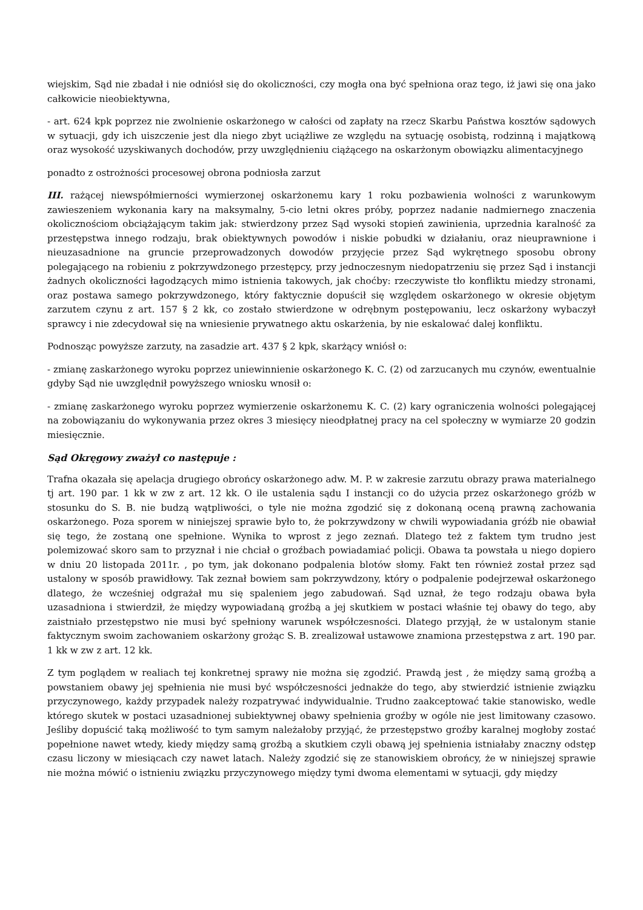wiejskim, Sąd nie zbadał i nie odniósł się do okoliczności, czy mogła ona być spełniona oraz tego, iż jawi się ona jako całkowicie nieobiektywna,
- art. 624 kpk poprzez nie zwolnienie oskarżonego w całości od zapłaty na rzecz Skarbu Państwa kosztów sądowych w sytuacji, gdy ich uiszczenie jest dla niego zbyt uciążliwe ze względu na sytuację osobistą, rodzinną i majątkową oraz wysokość uzyskiwanych dochodów, przy uwzględnieniu ciążącego na oskarżonym obowiązku alimentacyjnego
ponadto z ostrożności procesowej obrona podniosła zarzut
III. rażącej niewspółmierności wymierzonej oskarżonemu kary 1 roku pozbawienia wolności z warunkowym zawieszeniem wykonania kary na maksymalny, 5-cio letni okres próby, poprzez nadanie nadmiernego znaczenia okolicznościom obciążającym takim jak: stwierdzony przez Sąd wysoki stopień zawinienia, uprzednia karalność za przestępstwa innego rodzaju, brak obiektywnych powodów i niskie pobudki w działaniu, oraz nieuprawnione i nieuzasadnione na gruncie przeprowadzonych dowodów przyjęcie przez Sąd wykrętnego sposobu obrony polegającego na robieniu z pokrzywdzonego przestępcy, przy jednoczesnym niedopatrzeniu się przez Sąd i instancji żadnych okoliczności łagodzących mimo istnienia takowych, jak choćby: rzeczywiste tło konfliktu miedzy stronami, oraz postawa samego pokrzywdzonego, który faktycznie dopuścił się względem oskarżonego w okresie objętym zarzutem czynu z art. 157 § 2 kk, co zostało stwierdzone w odrębnym postępowaniu, lecz oskarżony wybaczył sprawcy i nie zdecydował się na wniesienie prywatnego aktu oskarżenia, by nie eskalować dalej konfliktu.
Podnosząc powyższe zarzuty, na zasadzie art. 437 § 2 kpk, skarżący wniósł o:
- zmianę zaskarżonego wyroku poprzez uniewinnienie oskarżonego K. C. (2) od zarzucanych mu czynów, ewentualnie gdyby Sąd nie uwzględnił powyższego wniosku wnosił o:
- zmianę zaskarżonego wyroku poprzez wymierzenie oskarżonemu K. C. (2) kary ograniczenia wolności polegającej na zobowiązaniu do wykonywania przez okres 3 miesięcy nieodpłatnej pracy na cel społeczny w wymiarze 20 godzin miesięcznie.
Sąd Okręgowy zważył co następuje :
Trafna okazała się apelacja drugiego obrońcy oskarżonego adw. M. P. w zakresie zarzutu obrazy prawa materialnego tj art. 190 par. 1 kk w zw z art. 12 kk. O ile ustalenia sądu I instancji co do użycia przez oskarżonego gróźb w stosunku do S. B. nie budzą wątpliwości, o tyle nie można zgodzić się z dokonaną oceną prawną zachowania oskarżonego. Poza sporem w niniejszej sprawie było to, że pokrzywdzony w chwili wypowiadania gróźb nie obawiał się tego, że zostaną one spełnione. Wynika to wprost z jego zeznań. Dlatego też z faktem tym trudno jest polemizować skoro sam to przyznał i nie chciał o groźbach powiadamiać policji. Obawa ta powstała u niego dopiero w dniu 20 listopada 2011r. , po tym, jak dokonano podpalenia blotów słomy. Fakt ten również został przez sąd ustalony w sposób prawidłowy. Tak zeznał bowiem sam pokrzywdzony, który o podpalenie podejrzewał oskarżonego dlatego, że wcześniej odgrażał mu się spaleniem jego zabudowań. Sąd uznał, że tego rodzaju obawa była uzasadniona i stwierdził, że między wypowiadaną groźbą a jej skutkiem w postaci właśnie tej obawy do tego, aby zaistniało przestępstwo nie musi być spełniony warunek współczesności. Dlatego przyjął, że w ustalonym stanie faktycznym swoim zachowaniem oskarżony grożąc S. B. zrealizował ustawowe znamiona przestępstwa z art. 190 par. 1 kk w zw z art. 12 kk.
Z tym poglądem w realiach tej konkretnej sprawy nie można się zgodzić. Prawdą jest , że między samą groźbą a powstaniem obawy jej spełnienia nie musi być współczesności jednakże do tego, aby stwierdzić istnienie związku przyczynowego, każdy przypadek należy rozpatrywać indywidualnie. Trudno zaakceptować takie stanowisko, wedle którego skutek w postaci uzasadnionej subiektywnej obawy spełnienia groźby w ogóle nie jest limitowany czasowo. Jeśliby dopuścić taką możliwość to tym samym należałoby przyjąć, że przestępstwo groźby karalnej mogłoby zostać popełnione nawet wtedy, kiedy między samą groźbą a skutkiem czyli obawą jej spełnienia istniałaby znaczny odstęp czasu liczony w miesiącach czy nawet latach. Należy zgodzić się ze stanowiskiem obrońcy, że w niniejszej sprawie nie można mówić o istnieniu związku przyczynowego między tymi dwoma elementami w sytuacji, gdy między